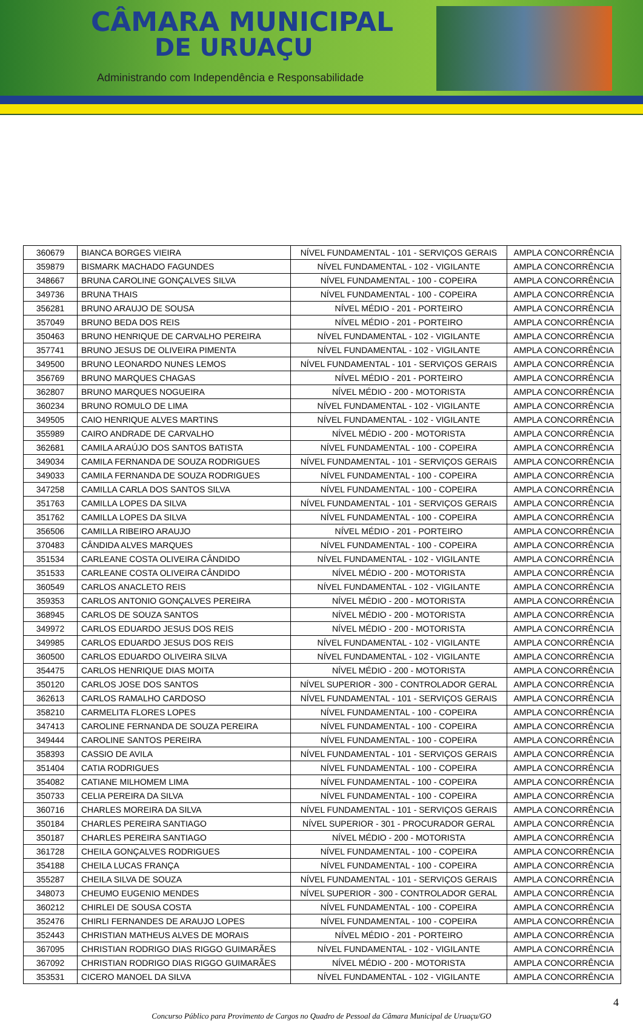CÂMARA MUNICIPAL
DE URUAÇU
Administrando com Independência e Responsabilidade
| 360679 | BIANCA BORGES VIEIRA | NÍVEL FUNDAMENTAL - 101 - SERVIÇOS GERAIS | AMPLA CONCORRÊNCIA |
| 359879 | BISMARK MACHADO FAGUNDES | NÍVEL FUNDAMENTAL - 102 - VIGILANTE | AMPLA CONCORRÊNCIA |
| 348667 | BRUNA CAROLINE GONÇALVES SILVA | NÍVEL FUNDAMENTAL - 100 - COPEIRA | AMPLA CONCORRÊNCIA |
| 349736 | BRUNA THAIS | NÍVEL FUNDAMENTAL - 100 - COPEIRA | AMPLA CONCORRÊNCIA |
| 356281 | BRUNO ARAUJO DE SOUSA | NÍVEL MÉDIO - 201 - PORTEIRO | AMPLA CONCORRÊNCIA |
| 357049 | BRUNO BEDA DOS REIS | NÍVEL MÉDIO - 201 - PORTEIRO | AMPLA CONCORRÊNCIA |
| 350463 | BRUNO HENRIQUE DE CARVALHO PEREIRA | NÍVEL FUNDAMENTAL - 102 - VIGILANTE | AMPLA CONCORRÊNCIA |
| 357741 | BRUNO JESUS DE OLIVEIRA PIMENTA | NÍVEL FUNDAMENTAL - 102 - VIGILANTE | AMPLA CONCORRÊNCIA |
| 349500 | BRUNO LEONARDO NUNES LEMOS | NÍVEL FUNDAMENTAL - 101 - SERVIÇOS GERAIS | AMPLA CONCORRÊNCIA |
| 356769 | BRUNO MARQUES CHAGAS | NÍVEL MÉDIO - 201 - PORTEIRO | AMPLA CONCORRÊNCIA |
| 362807 | BRUNO MARQUES NOGUEIRA | NÍVEL MÉDIO - 200 - MOTORISTA | AMPLA CONCORRÊNCIA |
| 360234 | BRUNO ROMULO DE LIMA | NÍVEL FUNDAMENTAL - 102 - VIGILANTE | AMPLA CONCORRÊNCIA |
| 349505 | CAIO HENRIQUE ALVES MARTINS | NÍVEL FUNDAMENTAL - 102 - VIGILANTE | AMPLA CONCORRÊNCIA |
| 355989 | CAIRO ANDRADE DE CARVALHO | NÍVEL MÉDIO - 200 - MOTORISTA | AMPLA CONCORRÊNCIA |
| 362681 | CAMILA ARAÚJO DOS SANTOS BATISTA | NÍVEL FUNDAMENTAL - 100 - COPEIRA | AMPLA CONCORRÊNCIA |
| 349034 | CAMILA FERNANDA DE SOUZA RODRIGUES | NÍVEL FUNDAMENTAL - 101 - SERVIÇOS GERAIS | AMPLA CONCORRÊNCIA |
| 349033 | CAMILA FERNANDA DE SOUZA RODRIGUES | NÍVEL FUNDAMENTAL - 100 - COPEIRA | AMPLA CONCORRÊNCIA |
| 347258 | CAMILLA CARLA DOS SANTOS SILVA | NÍVEL FUNDAMENTAL - 100 - COPEIRA | AMPLA CONCORRÊNCIA |
| 351763 | CAMILLA LOPES DA SILVA | NÍVEL FUNDAMENTAL - 101 - SERVIÇOS GERAIS | AMPLA CONCORRÊNCIA |
| 351762 | CAMILLA LOPES DA SILVA | NÍVEL FUNDAMENTAL - 100 - COPEIRA | AMPLA CONCORRÊNCIA |
| 356506 | CAMILLA RIBEIRO ARAUJO | NÍVEL MÉDIO - 201 - PORTEIRO | AMPLA CONCORRÊNCIA |
| 370483 | CÂNDIDA ALVES MARQUES | NÍVEL FUNDAMENTAL - 100 - COPEIRA | AMPLA CONCORRÊNCIA |
| 351534 | CARLEANE COSTA OLIVEIRA CÂNDIDO | NÍVEL FUNDAMENTAL - 102 - VIGILANTE | AMPLA CONCORRÊNCIA |
| 351533 | CARLEANE COSTA OLIVEIRA CÂNDIDO | NÍVEL MÉDIO - 200 - MOTORISTA | AMPLA CONCORRÊNCIA |
| 360549 | CARLOS ANACLETO REIS | NÍVEL FUNDAMENTAL - 102 - VIGILANTE | AMPLA CONCORRÊNCIA |
| 359353 | CARLOS ANTONIO GONÇALVES PEREIRA | NÍVEL MÉDIO - 200 - MOTORISTA | AMPLA CONCORRÊNCIA |
| 368945 | CARLOS DE SOUZA SANTOS | NÍVEL MÉDIO - 200 - MOTORISTA | AMPLA CONCORRÊNCIA |
| 349972 | CARLOS EDUARDO JESUS DOS REIS | NÍVEL MÉDIO - 200 - MOTORISTA | AMPLA CONCORRÊNCIA |
| 349985 | CARLOS EDUARDO JESUS DOS REIS | NÍVEL FUNDAMENTAL - 102 - VIGILANTE | AMPLA CONCORRÊNCIA |
| 360500 | CARLOS EDUARDO OLIVEIRA SILVA | NÍVEL FUNDAMENTAL - 102 - VIGILANTE | AMPLA CONCORRÊNCIA |
| 354475 | CARLOS HENRIQUE DIAS MOITA | NÍVEL MÉDIO - 200 - MOTORISTA | AMPLA CONCORRÊNCIA |
| 350120 | CARLOS JOSE DOS SANTOS | NÍVEL SUPERIOR - 300 - CONTROLADOR GERAL | AMPLA CONCORRÊNCIA |
| 362613 | CARLOS RAMALHO CARDOSO | NÍVEL FUNDAMENTAL - 101 - SERVIÇOS GERAIS | AMPLA CONCORRÊNCIA |
| 358210 | CARMELITA FLORES LOPES | NÍVEL FUNDAMENTAL - 100 - COPEIRA | AMPLA CONCORRÊNCIA |
| 347413 | CAROLINE FERNANDA DE SOUZA PEREIRA | NÍVEL FUNDAMENTAL - 100 - COPEIRA | AMPLA CONCORRÊNCIA |
| 349444 | CAROLINE SANTOS PEREIRA | NÍVEL FUNDAMENTAL - 100 - COPEIRA | AMPLA CONCORRÊNCIA |
| 358393 | CASSIO DE AVILA | NÍVEL FUNDAMENTAL - 101 - SERVIÇOS GERAIS | AMPLA CONCORRÊNCIA |
| 351404 | CATIA RODRIGUES | NÍVEL FUNDAMENTAL - 100 - COPEIRA | AMPLA CONCORRÊNCIA |
| 354082 | CATIANE MILHOMEM LIMA | NÍVEL FUNDAMENTAL - 100 - COPEIRA | AMPLA CONCORRÊNCIA |
| 350733 | CELIA PEREIRA DA SILVA | NÍVEL FUNDAMENTAL - 100 - COPEIRA | AMPLA CONCORRÊNCIA |
| 360716 | CHARLES MOREIRA DA SILVA | NÍVEL FUNDAMENTAL - 101 - SERVIÇOS GERAIS | AMPLA CONCORRÊNCIA |
| 350184 | CHARLES PEREIRA SANTIAGO | NÍVEL SUPERIOR - 301 - PROCURADOR GERAL | AMPLA CONCORRÊNCIA |
| 350187 | CHARLES PEREIRA SANTIAGO | NÍVEL MÉDIO - 200 - MOTORISTA | AMPLA CONCORRÊNCIA |
| 361728 | CHEILA GONÇALVES RODRIGUES | NÍVEL FUNDAMENTAL - 100 - COPEIRA | AMPLA CONCORRÊNCIA |
| 354188 | CHEILA LUCAS FRANÇA | NÍVEL FUNDAMENTAL - 100 - COPEIRA | AMPLA CONCORRÊNCIA |
| 355287 | CHEILA SILVA DE SOUZA | NÍVEL FUNDAMENTAL - 101 - SERVIÇOS GERAIS | AMPLA CONCORRÊNCIA |
| 348073 | CHEUMO EUGENIO MENDES | NÍVEL SUPERIOR - 300 - CONTROLADOR GERAL | AMPLA CONCORRÊNCIA |
| 360212 | CHIRLEI DE SOUSA COSTA | NÍVEL FUNDAMENTAL - 100 - COPEIRA | AMPLA CONCORRÊNCIA |
| 352476 | CHIRLI FERNANDES DE ARAUJO LOPES | NÍVEL FUNDAMENTAL - 100 - COPEIRA | AMPLA CONCORRÊNCIA |
| 352443 | CHRISTIAN MATHEUS ALVES DE MORAIS | NÍVEL MÉDIO - 201 - PORTEIRO | AMPLA CONCORRÊNCIA |
| 367095 | CHRISTIAN RODRIGO DIAS RIGGO GUIMARÃES | NÍVEL FUNDAMENTAL - 102 - VIGILANTE | AMPLA CONCORRÊNCIA |
| 367092 | CHRISTIAN RODRIGO DIAS RIGGO GUIMARÃES | NÍVEL MÉDIO - 200 - MOTORISTA | AMPLA CONCORRÊNCIA |
| 353531 | CICERO MANOEL DA SILVA | NÍVEL FUNDAMENTAL - 102 - VIGILANTE | AMPLA CONCORRÊNCIA |
4
Concurso Público para Provimento de Cargos no Quadro de Pessoal da Câmara Municipal de Uruaçu/GO